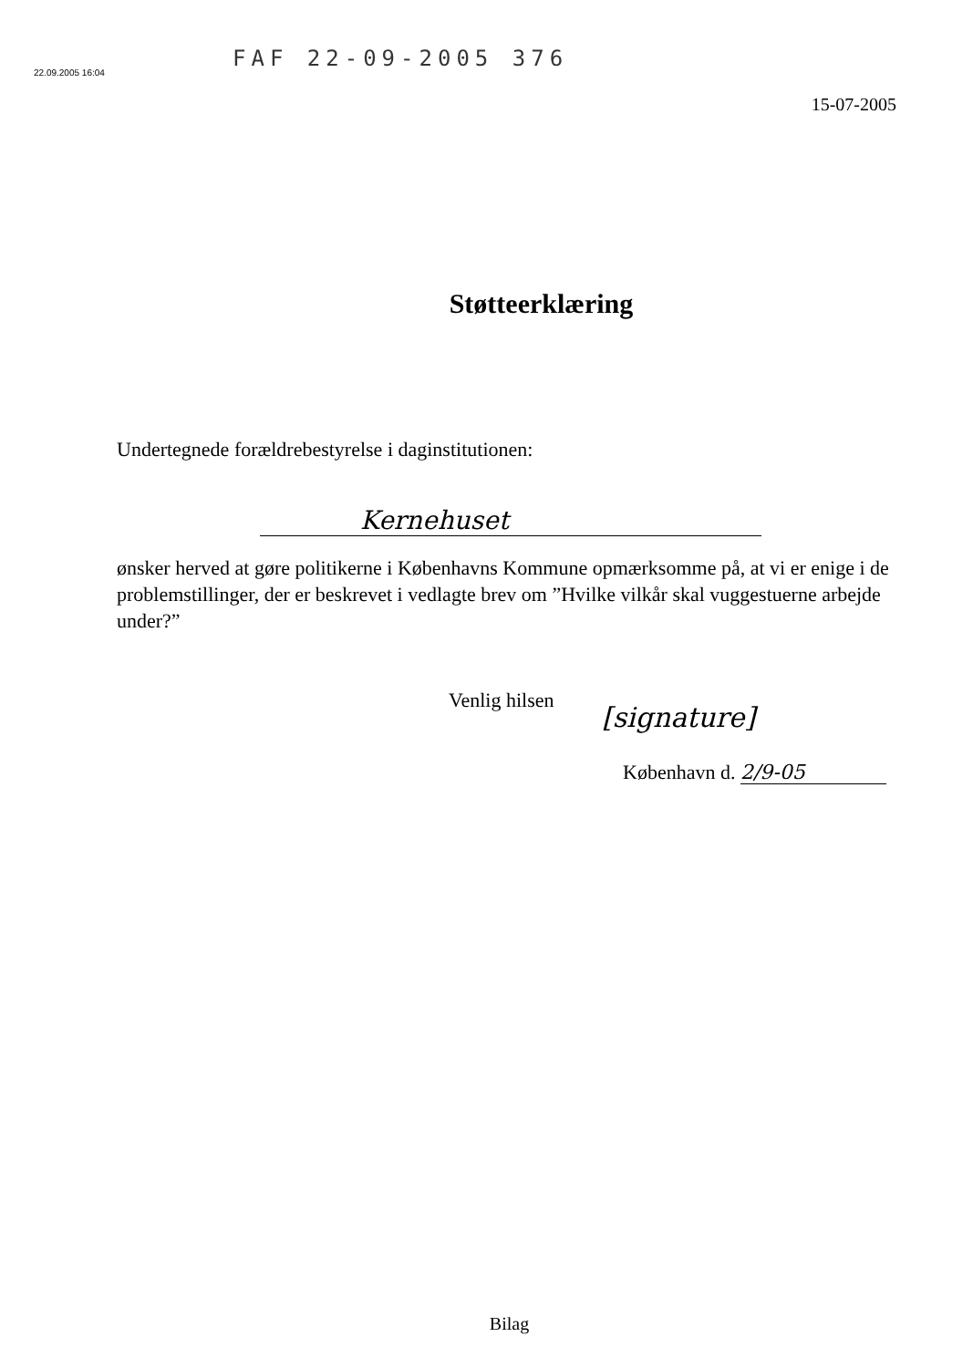FAF 22-09-2005 376
22.09.2005 16:04
15-07-2005
Støtteerklæring
Undertegnede forældrebestyrelse i daginstitutionen:
Kernehuset
ønsker herved at gøre politikerne i Københavns Kommune opmærksomme på, at vi er enige i de problemstillinger, der er beskrevet i vedlagte brev om ”Hvilke vilkår skal vuggestuerne arbejde under?”
Venlig hilsen
[signature]
København d. 2/9-05
Bilag